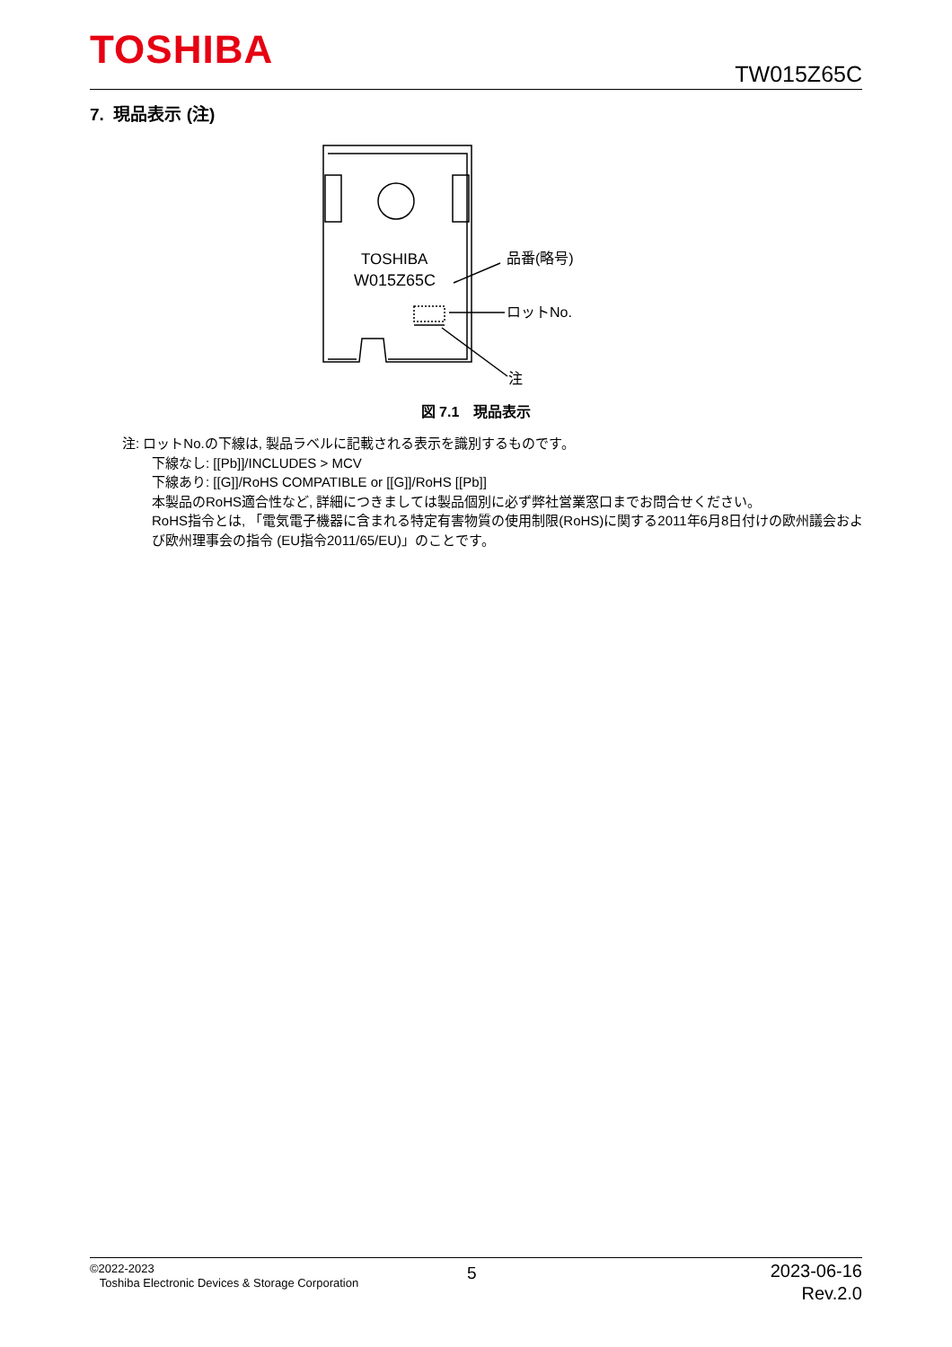TOSHIBA
TW015Z65C
7. 現品表示 (注)
TOSHIBA
W015Z65C
品番(略号)
ロットNo.
注
図 7.1　現品表示
注: ロットNo.の下線は, 製品ラベルに記載される表示を識別するものです。
下線なし: [[Pb]]/INCLUDES > MCV
下線あり: [[G]]/RoHS COMPATIBLE or [[G]]/RoHS [[Pb]]
本製品のRoHS適合性など, 詳細につきましては製品個別に必ず弊社営業窓口までお問合せください。
RoHS指令とは, 「電気電子機器に含まれる特定有害物質の使用制限(RoHS)に関する2011年6月8日付けの欧州議会および欧州理事会の指令 (EU指令2011/65/EU)」のことです。
©2022-2023
Toshiba Electronic Devices & Storage Corporation
5
2023-06-16
Rev.2.0